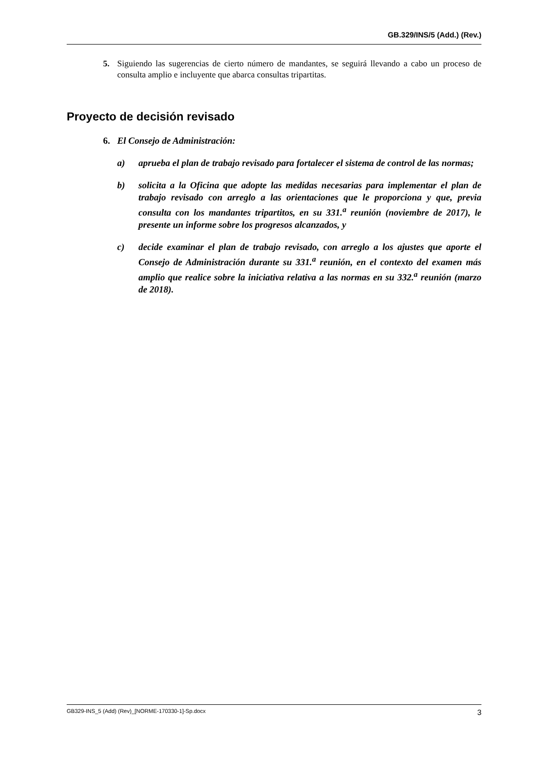GB.329/INS/5 (Add.) (Rev.)
5. Siguiendo las sugerencias de cierto número de mandantes, se seguirá llevando a cabo un proceso de consulta amplio e incluyente que abarca consultas tripartitas.
Proyecto de decisión revisado
6. El Consejo de Administración:
a) aprueba el plan de trabajo revisado para fortalecer el sistema de control de las normas;
b) solicita a la Oficina que adopte las medidas necesarias para implementar el plan de trabajo revisado con arreglo a las orientaciones que le proporciona y que, previa consulta con los mandantes tripartitos, en su 331.<sup>a</sup> reunión (noviembre de 2017), le presente un informe sobre los progresos alcanzados, y
c) decide examinar el plan de trabajo revisado, con arreglo a los ajustes que aporte el Consejo de Administración durante su 331.<sup>a</sup> reunión, en el contexto del examen más amplio que realice sobre la iniciativa relativa a las normas en su 332.<sup>a</sup> reunión (marzo de 2018).
GB329-INS_5 (Add) (Rev)_[NORME-170330-1]-Sp.docx 3